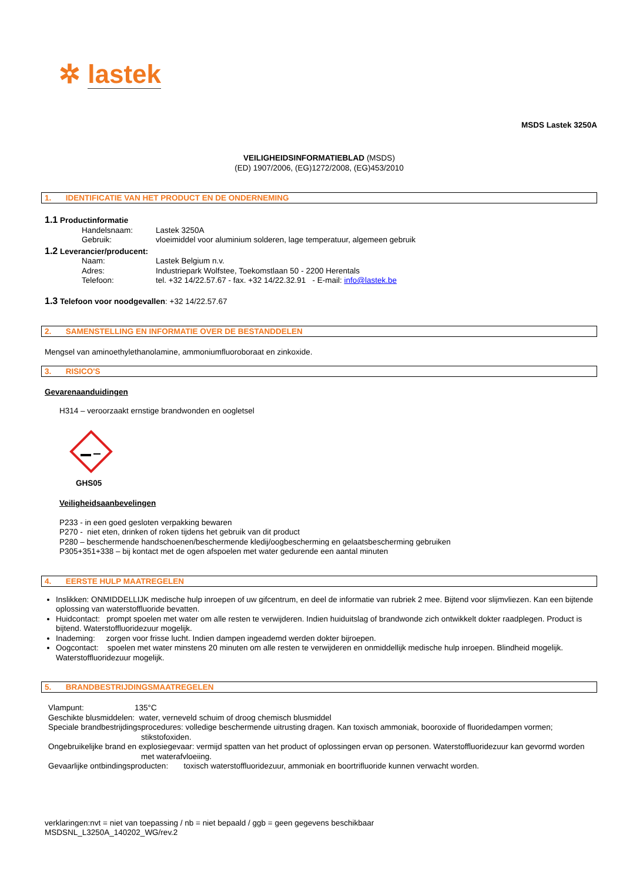✲ lastek
MSDS Lastek 3250A
VEILIGHEIDSINFORMATIEBLAD (MSDS)
(ED) 1907/2006, (EG)1272/2008, (EG)453/2010
1. IDENTIFICATIE VAN HET PRODUCT EN DE ONDERNEMING
1.1 Productinformatie
Handelsnaam: Lastek 3250A
Gebruik: vloeimiddel voor aluminium solderen, lage temperatuur, algemeen gebruik
1.2 Leverancier/producent:
Naam: Lastek Belgium n.v.
Adres: Industriepark Wolfstee, Toekomstlaan 50 - 2200 Herentals
Telefoon: tel. +32 14/22.57.67 - fax. +32 14/22.32.91 - E-mail: info@lastek.be
1.3 Telefoon voor noodgevallen: +32 14/22.57.67
2. SAMENSTELLING EN INFORMATIE OVER DE BESTANDDELEN
Mengsel van aminoethylethanolamine, ammoniumfluoroboraat en zinkoxide.
3. RISICO'S
Gevarenaanduidingen
H314 – veroorzaakt ernstige brandwonden en oogletsel
GHS05
Veiligheidsaanbevelingen
P233 - in een goed gesloten verpakking bewaren
P270 - niet eten, drinken of roken tijdens het gebruik van dit product
P280 – beschermende handschoenen/beschermende kledij/oogbescherming en gelaatsbescherming gebruiken
P305+351+338 – bij kontact met de ogen afspoelen met water gedurende een aantal minuten
4. EERSTE HULP MAATREGELEN
Inslikken: ONMIDDELLIJK medische hulp inroepen of uw gifcentrum, en deel de informatie van rubriek 2 mee. Bijtend voor slijmvliezen. Kan een bijtende oplossing van waterstoffluoride bevatten.
Huidcontact: prompt spoelen met water om alle resten te verwijderen. Indien huiduitslag of brandwonde zich ontwikkelt dokter raadplegen. Product is bijtend. Waterstoffluoridezuur mogelijk.
Inademing: zorgen voor frisse lucht. Indien dampen ingeademd werden dokter bijroepen.
Oogcontact: spoelen met water minstens 20 minuten om alle resten te verwijderen en onmiddellijk medische hulp inroepen. Blindheid mogelijk. Waterstoffluoridezuur mogelijk.
5. BRANDBESTRIJDINGSMAATREGELEN
Vlampunt: 135°C
Geschikte blusmiddelen: water, verneveld schuim of droog chemisch blusmiddel
Speciale brandbestrijdingsprocedures: volledige beschermende uitrusting dragen. Kan toxisch ammoniak, booroxide of fluoridedampen vormen; stikstofoxiden.
Ongebruikelijke brand en explosiegevaar: vermijd spatten van het product of oplossingen ervan op personen. Waterstoffluoridezuur kan gevormd worden met waterafvloeiing.
Gevaarlijke ontbindingsproducten: toxisch waterstoffluoridezuur, ammoniak en boortrifluoride kunnen verwacht worden.
verklaringen:nvt = niet van toepassing / nb = niet bepaald / ggb = geen gegevens beschikbaar
MSDSNL_L3250A_140202_WG/rev.2